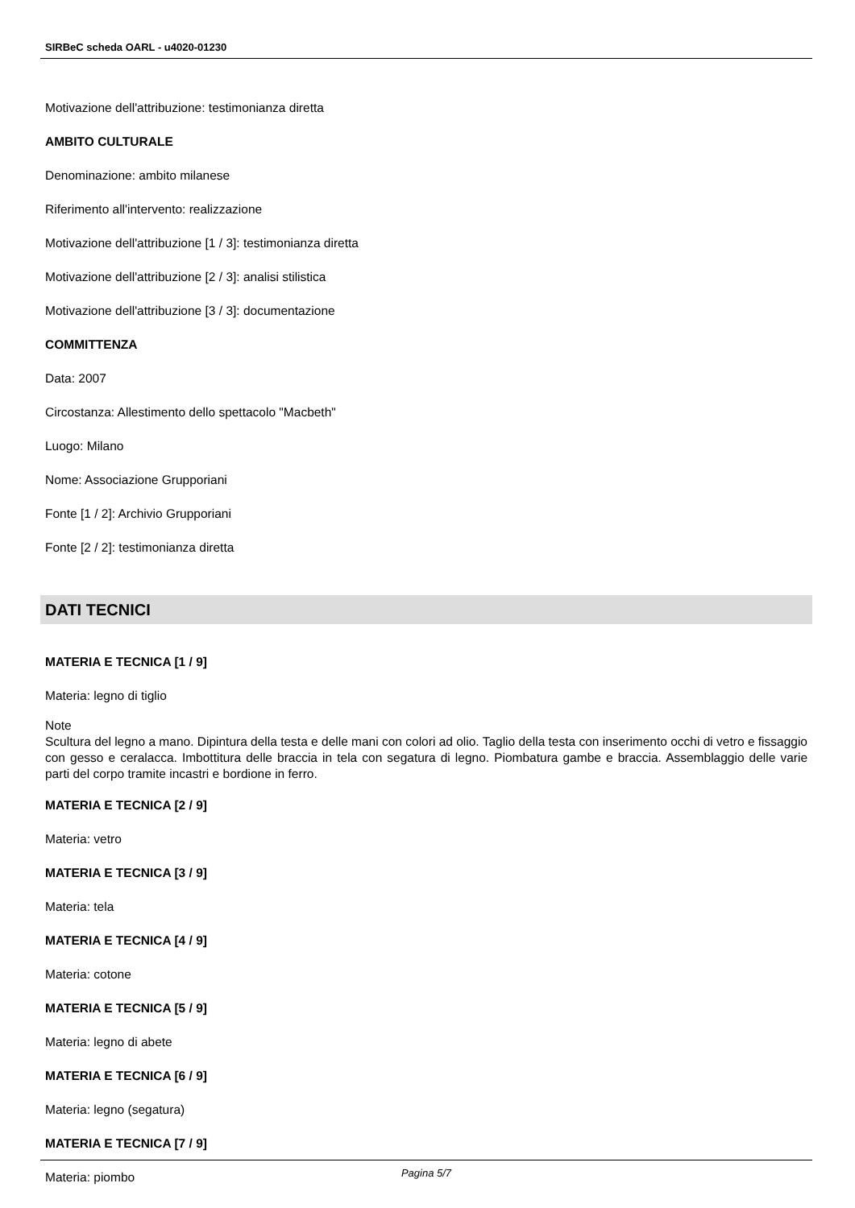SIRBeC scheda OARL - u4020-01230
Motivazione dell'attribuzione: testimonianza diretta
AMBITO CULTURALE
Denominazione: ambito milanese
Riferimento all'intervento: realizzazione
Motivazione dell'attribuzione [1 / 3]: testimonianza diretta
Motivazione dell'attribuzione [2 / 3]: analisi stilistica
Motivazione dell'attribuzione [3 / 3]: documentazione
COMMITTENZA
Data: 2007
Circostanza: Allestimento dello spettacolo "Macbeth"
Luogo: Milano
Nome: Associazione Grupporiani
Fonte [1 / 2]: Archivio Grupporiani
Fonte [2 / 2]: testimonianza diretta
DATI TECNICI
MATERIA E TECNICA [1 / 9]
Materia: legno di tiglio
Note
Scultura del legno a mano. Dipintura della testa e delle mani con colori ad olio. Taglio della testa con inserimento occhi di vetro e fissaggio con gesso e ceralacca. Imbottitura delle braccia in tela con segatura di legno. Piombatura gambe e braccia. Assemblaggio delle varie parti del corpo tramite incastri e bordione in ferro.
MATERIA E TECNICA [2 / 9]
Materia: vetro
MATERIA E TECNICA [3 / 9]
Materia: tela
MATERIA E TECNICA [4 / 9]
Materia: cotone
MATERIA E TECNICA [5 / 9]
Materia: legno di abete
MATERIA E TECNICA [6 / 9]
Materia: legno (segatura)
MATERIA E TECNICA [7 / 9]
Materia: piombo
Pagina 5/7